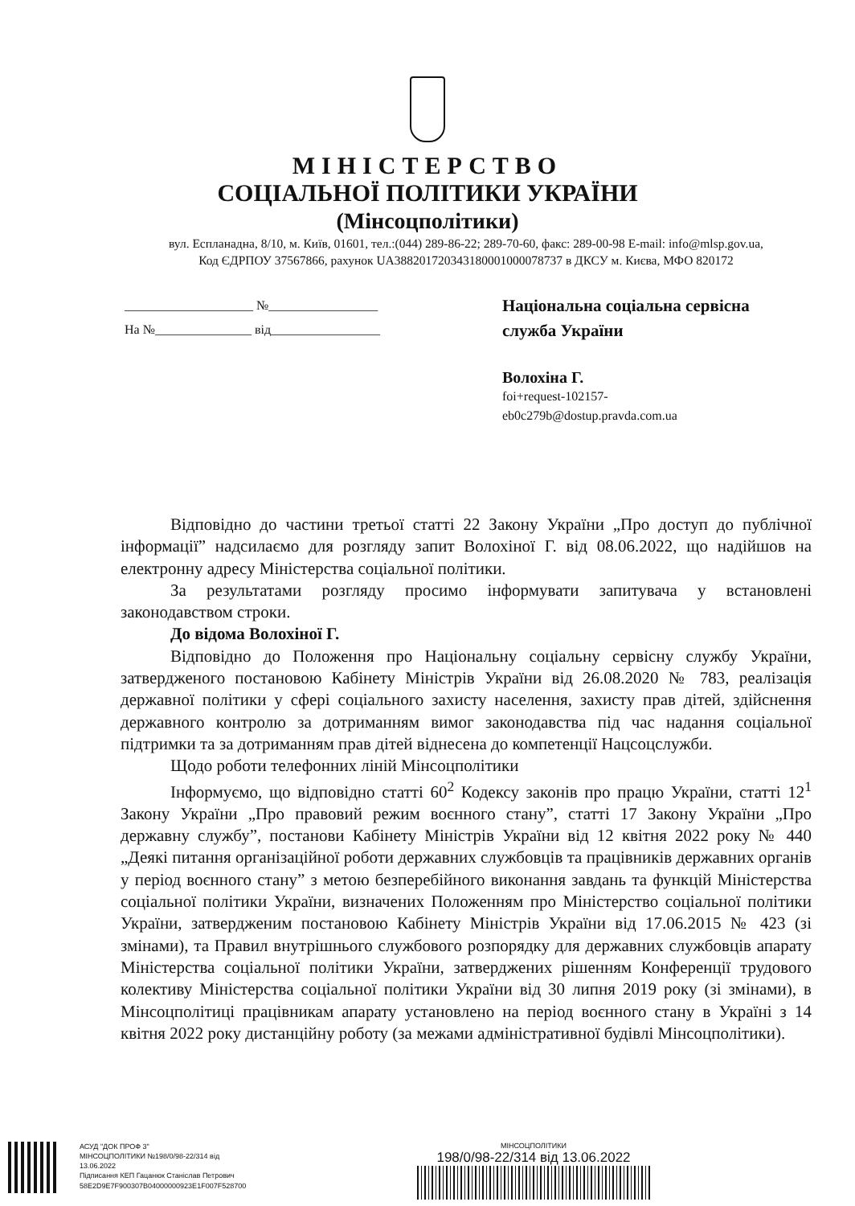МІНІСТЕРСТВО
СОЦІАЛЬНОЇ ПОЛІТИКИ УКРАЇНИ
(Мінсоцполітики)
вул. Еспланадна, 8/10, м. Київ, 01601, тел.:(044) 289-86-22; 289-70-60, факс: 289-00-98 E-mail: info@mlsp.gov.ua,
Код ЄДРПОУ 37567866, рахунок UA388201720343180001000078737 в ДКСУ м. Києва, МФО 820172
____________________ №_________________
На №_______________ від_________________
Національна соціальна сервісна служба України
Волохіна Г.
foi+request-102157-
eb0c279b@dostup.pravda.com.ua
Відповідно до частини третьої статті 22 Закону України „Про доступ до публічної інформації” надсилаємо для розгляду запит Волохіної Г. від 08.06.2022, що надійшов на електронну адресу Міністерства соціальної політики.
За результатами розгляду просимо інформувати запитувача у встановлені законодавством строки.
До відома Волохіної Г.
Відповідно до Положення про Національну соціальну сервісну службу України, затвердженого постановою Кабінету Міністрів України від 26.08.2020 № 783, реалізація державної політики у сфері соціального захисту населення, захисту прав дітей, здійснення державного контролю за дотриманням вимог законодавства під час надання соціальної підтримки та за дотриманням прав дітей віднесена до компетенції Нацсоцслужби.
Щодо роботи телефонних ліній Мінсоцполітики
Інформуємо, що відповідно статті 60<sup>2</sup> Кодексу законів про працю України, статті 12<sup>1</sup> Закону України „Про правовий режим воєнного стану”, статті 17 Закону України „Про державну службу”, постанови Кабінету Міністрів України від 12 квітня 2022 року № 440 „Деякі питання організаційної роботи державних службовців та працівників державних органів у період воєнного стану” з метою безперебійного виконання завдань та функцій Міністерства соціальної політики України, визначених Положенням про Міністерство соціальної політики України, затвердженим постановою Кабінету Міністрів України від 17.06.2015 № 423 (зі змінами), та Правил внутрішнього службового розпорядку для державних службовців апарату Міністерства соціальної політики України, затверджених рішенням Конференції трудового колективу Міністерства соціальної політики України від 30 липня 2019 року (зі змінами), в Мінсоцполітиці працівникам апарату установлено на період воєнного стану в Україні з 14 квітня 2022 року дистанційну роботу (за межами адміністративної будівлі Мінсоцполітики).
АСУД "ДОК ПРОФ 3"
МІНСОЦПОЛІТИКИ №198/0/98-22/314 від
13.06.2022
Підписання КЕП Гацанюк Станіслав Петрович
58E2D9E7F900307B04000000923E1F007F528700
МІНСОЦПОЛІТИКИ
198/0/98-22/314 від 13.06.2022